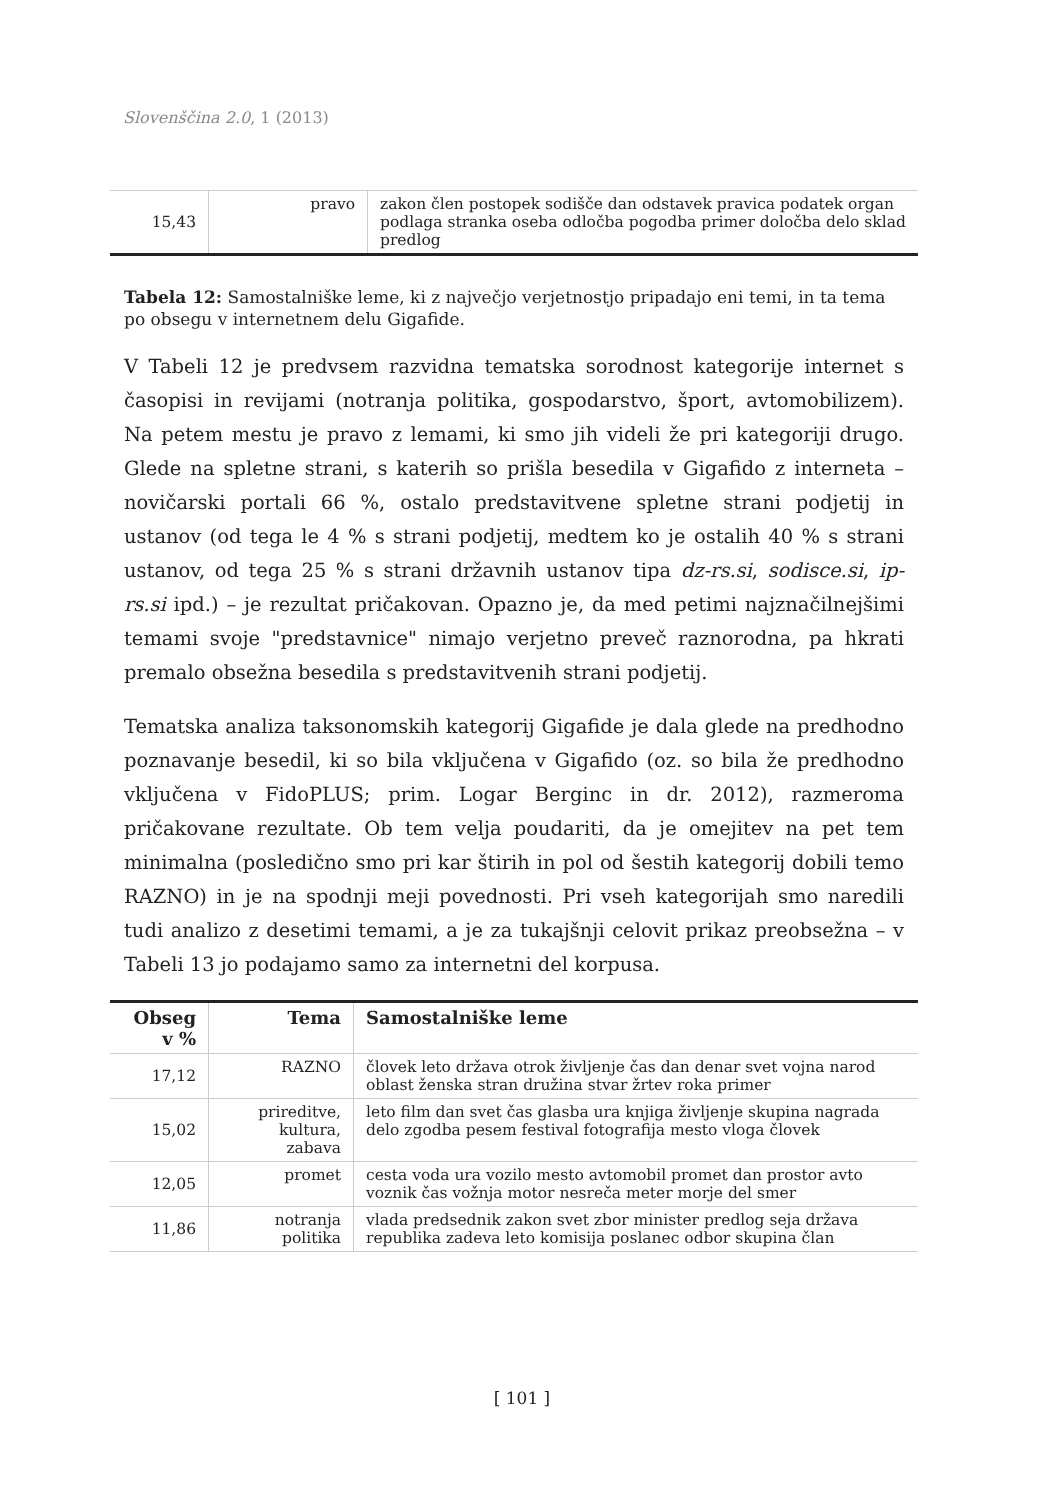Slovenščina 2.0, 1 (2013)
| 15,43 | pravo | zakon člen postopek sodišče dan odstavek pravica podatek organ podlaga stranka oseba odločba pogodba primer določba delo sklad predlog |
Tabela 12: Samostalniške leme, ki z največjo verjetnostjo pripadajo eni temi, in ta tema po obsegu v internetnem delu Gigafide.
V Tabeli 12 je predvsem razvidna tematska sorodnost kategorije internet s časopisi in revijami (notranja politika, gospodarstvo, šport, avtomobilizem). Na petem mestu je pravo z lemami, ki smo jih videli že pri kategoriji drugo. Glede na spletne strani, s katerih so prišla besedila v Gigafido z interneta – novičarski portali 66 %, ostalo predstavitvene spletne strani podjetij in ustanov (od tega le 4 % s strani podjetij, medtem ko je ostalih 40 % s strani ustanov, od tega 25 % s strani državnih ustanov tipa dz-rs.si, sodisce.si, ip-rs.si ipd.) – je rezultat pričakovan. Opazno je, da med petimi najznačilnejšimi temami svoje "predstavnice" nimajo verjetno preveč raznorodna, pa hkrati premalo obsežna besedila s predstavitvenih strani podjetij.
Tematska analiza taksonomskih kategorij Gigafide je dala glede na predhodno poznavanje besedil, ki so bila vključena v Gigafido (oz. so bila že predhodno vključena v FidoPLUS; prim. Logar Berginc in dr. 2012), razmeroma pričakovane rezultate. Ob tem velja poudariti, da je omejitev na pet tem minimalna (posledično smo pri kar štirih in pol od šestih kategorij dobili temo RAZNO) in je na spodnji meji povednosti. Pri vseh kategorijah smo naredili tudi analizo z desetimi temami, a je za tukajšnji celovit prikaz preobsežna – v Tabeli 13 jo podajamo samo za internetni del korpusa.
| Obseg v % | Tema | Samostalniške leme |
| --- | --- | --- |
| 17,12 | RAZNO | človek leto država otrok življenje čas dan denar svet vojna narod oblast ženska stran družina stvar žrtev roka primer |
| 15,02 | prireditve, kultura, zabava | leto film dan svet čas glasba ura knjiga življenje skupina nagrada delo zgodba pesem festival fotografija mesto vloga človek |
| 12,05 | promet | cesta voda ura vozilo mesto avtomobil promet dan prostor avto voznik čas vožnja motor nesreča meter morje del smer |
| 11,86 | notranja politika | vlada predsednik zakon svet zbor minister predlog seja država republika zadeva leto komisija poslanec odbor skupina član |
[ 101 ]